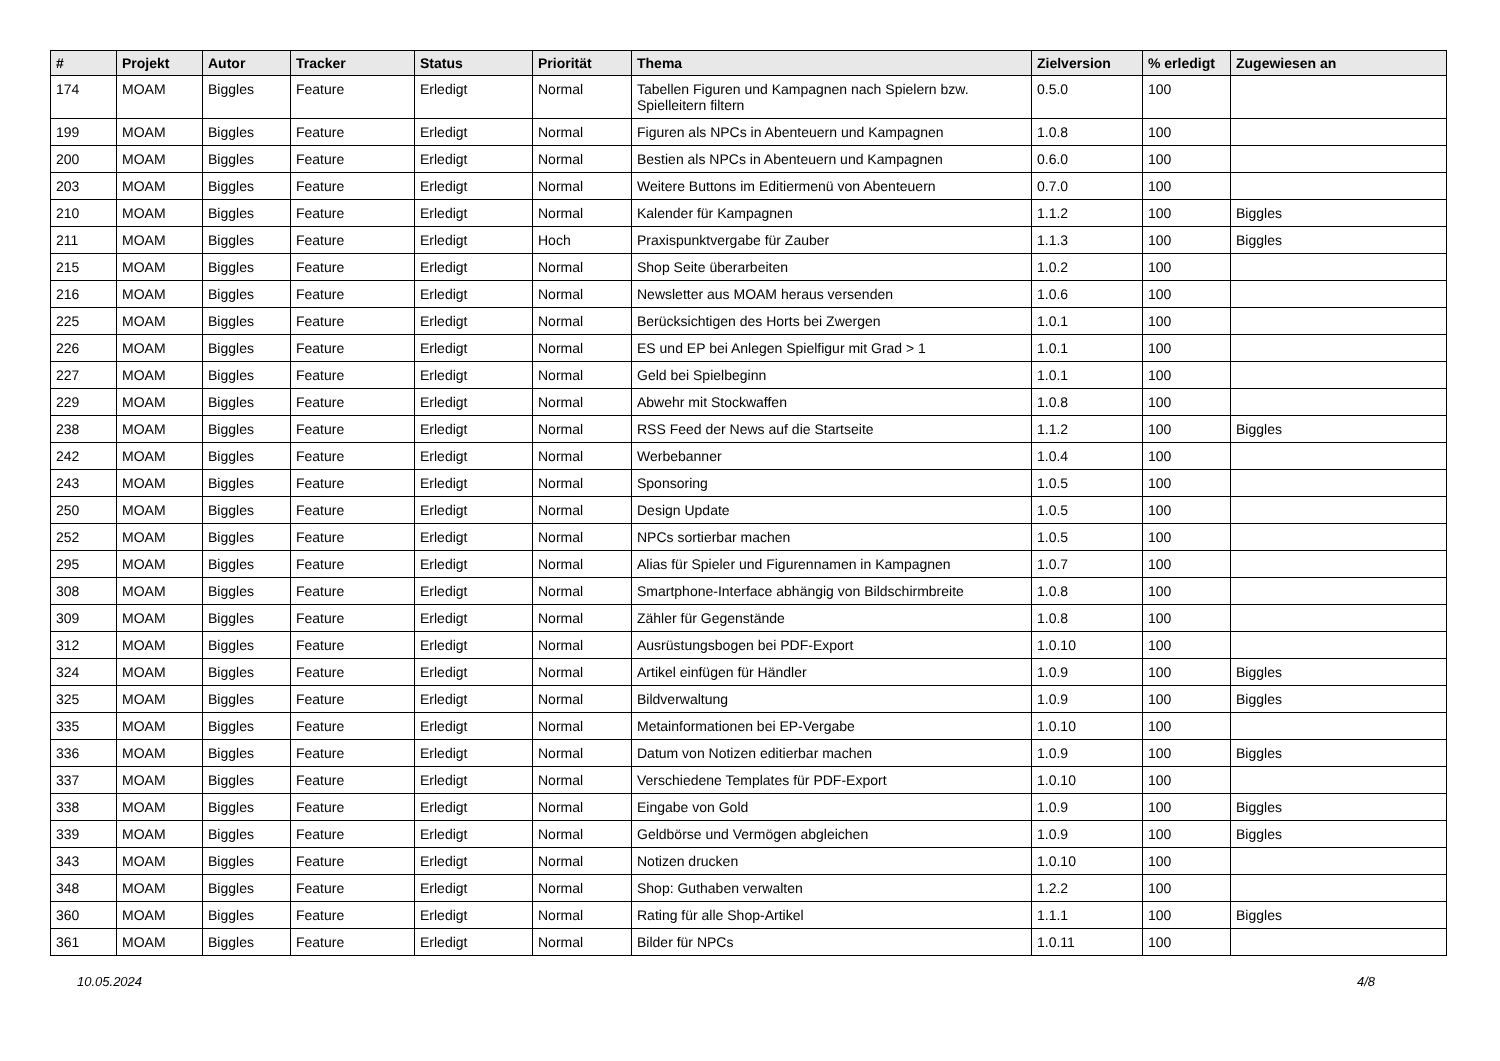| # | Projekt | Autor | Tracker | Status | Priorität | Thema | Zielversion | % erledigt | Zugewiesen an |
| --- | --- | --- | --- | --- | --- | --- | --- | --- | --- |
| 174 | MOAM | Biggles | Feature | Erledigt | Normal | Tabellen Figuren und Kampagnen nach Spielern bzw. Spielleitern filtern | 0.5.0 | 100 | |
| 199 | MOAM | Biggles | Feature | Erledigt | Normal | Figuren als NPCs in Abenteuern und Kampagnen | 1.0.8 | 100 | |
| 200 | MOAM | Biggles | Feature | Erledigt | Normal | Bestien als NPCs in Abenteuern und Kampagnen | 0.6.0 | 100 | |
| 203 | MOAM | Biggles | Feature | Erledigt | Normal | Weitere Buttons im Editiermenü von Abenteuern | 0.7.0 | 100 | |
| 210 | MOAM | Biggles | Feature | Erledigt | Normal | Kalender für Kampagnen | 1.1.2 | 100 | Biggles |
| 211 | MOAM | Biggles | Feature | Erledigt | Hoch | Praxispunktvergabe für Zauber | 1.1.3 | 100 | Biggles |
| 215 | MOAM | Biggles | Feature | Erledigt | Normal | Shop Seite überarbeiten | 1.0.2 | 100 | |
| 216 | MOAM | Biggles | Feature | Erledigt | Normal | Newsletter aus MOAM heraus versenden | 1.0.6 | 100 | |
| 225 | MOAM | Biggles | Feature | Erledigt | Normal | Berücksichtigen des Horts bei Zwergen | 1.0.1 | 100 | |
| 226 | MOAM | Biggles | Feature | Erledigt | Normal | ES und EP bei Anlegen Spielfigur mit Grad > 1 | 1.0.1 | 100 | |
| 227 | MOAM | Biggles | Feature | Erledigt | Normal | Geld bei Spielbeginn | 1.0.1 | 100 | |
| 229 | MOAM | Biggles | Feature | Erledigt | Normal | Abwehr mit Stockwaffen | 1.0.8 | 100 | |
| 238 | MOAM | Biggles | Feature | Erledigt | Normal | RSS Feed der News auf die Startseite | 1.1.2 | 100 | Biggles |
| 242 | MOAM | Biggles | Feature | Erledigt | Normal | Werbebanner | 1.0.4 | 100 | |
| 243 | MOAM | Biggles | Feature | Erledigt | Normal | Sponsoring | 1.0.5 | 100 | |
| 250 | MOAM | Biggles | Feature | Erledigt | Normal | Design Update | 1.0.5 | 100 | |
| 252 | MOAM | Biggles | Feature | Erledigt | Normal | NPCs sortierbar machen | 1.0.5 | 100 | |
| 295 | MOAM | Biggles | Feature | Erledigt | Normal | Alias für Spieler und Figurennamen in Kampagnen | 1.0.7 | 100 | |
| 308 | MOAM | Biggles | Feature | Erledigt | Normal | Smartphone-Interface abhängig von Bildschirmbreite | 1.0.8 | 100 | |
| 309 | MOAM | Biggles | Feature | Erledigt | Normal | Zähler für Gegenstände | 1.0.8 | 100 | |
| 312 | MOAM | Biggles | Feature | Erledigt | Normal | Ausrüstungsbogen bei PDF-Export | 1.0.10 | 100 | |
| 324 | MOAM | Biggles | Feature | Erledigt | Normal | Artikel einfügen für Händler | 1.0.9 | 100 | Biggles |
| 325 | MOAM | Biggles | Feature | Erledigt | Normal | Bildverwaltung | 1.0.9 | 100 | Biggles |
| 335 | MOAM | Biggles | Feature | Erledigt | Normal | Metainformationen bei EP-Vergabe | 1.0.10 | 100 | |
| 336 | MOAM | Biggles | Feature | Erledigt | Normal | Datum von Notizen editierbar machen | 1.0.9 | 100 | Biggles |
| 337 | MOAM | Biggles | Feature | Erledigt | Normal | Verschiedene Templates für PDF-Export | 1.0.10 | 100 | |
| 338 | MOAM | Biggles | Feature | Erledigt | Normal | Eingabe von Gold | 1.0.9 | 100 | Biggles |
| 339 | MOAM | Biggles | Feature | Erledigt | Normal | Geldbörse und Vermögen abgleichen | 1.0.9 | 100 | Biggles |
| 343 | MOAM | Biggles | Feature | Erledigt | Normal | Notizen drucken | 1.0.10 | 100 | |
| 348 | MOAM | Biggles | Feature | Erledigt | Normal | Shop: Guthaben verwalten | 1.2.2 | 100 | |
| 360 | MOAM | Biggles | Feature | Erledigt | Normal | Rating für alle Shop-Artikel | 1.1.1 | 100 | Biggles |
| 361 | MOAM | Biggles | Feature | Erledigt | Normal | Bilder für NPCs | 1.0.11 | 100 | |
10.05.2024 4/8